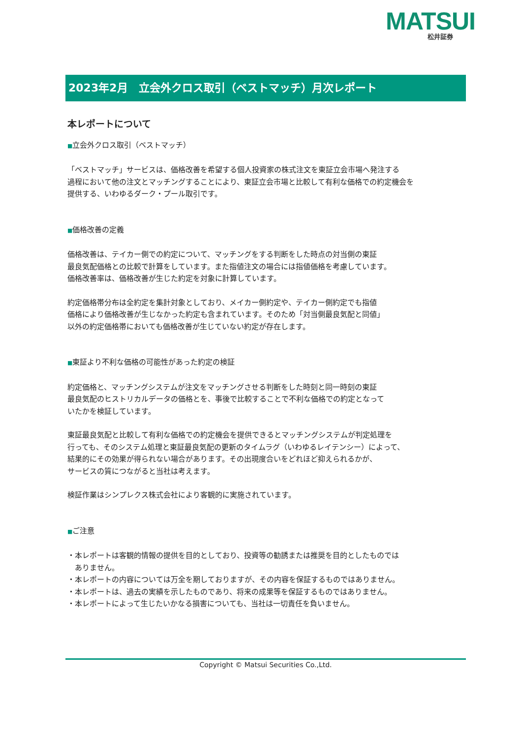MATSUI 松井証券
2023年2月　立会外クロス取引（ベストマッチ）月次レポート
本レポートについて
■立会外クロス取引（ベストマッチ）
「ベストマッチ」サービスは、価格改善を希望する個人投資家の株式注文を東証立会市場へ発注する
過程において他の注文とマッチングすることにより、東証立会市場と比較して有利な価格での約定機会を
提供する、いわゆるダーク・プール取引です。
■価格改善の定義
価格改善は、テイカー側での約定について、マッチングをする判断をした時点の対当側の東証
最良気配価格との比較で計算をしています。また指値注文の場合には指値価格を考慮しています。
価格改善率は、価格改善が生じた約定を対象に計算しています。
約定価格帯分布は全約定を集計対象としており、メイカー側約定や、テイカー側約定でも指値
価格により価格改善が生じなかった約定も含まれています。そのため「対当側最良気配と同値」
以外の約定価格帯においても価格改善が生じていない約定が存在します。
■東証より不利な価格の可能性があった約定の検証
約定価格と、マッチングシステムが注文をマッチングさせる判断をした時刻と同一時刻の東証
最良気配のヒストリカルデータの価格とを、事後で比較することで不利な価格での約定となって
いたかを検証しています。
東証最良気配と比較して有利な価格での約定機会を提供できるとマッチングシステムが判定処理を
行っても、そのシステム処理と東証最良気配の更新のタイムラグ（いわゆるレイテンシー）によって、
結果的にその効果が得られない場合があります。その出現度合いをどれほど抑えられるかが、
サービスの質につながると当社は考えます。
検証作業はシンプレクス株式会社により客観的に実施されています。
■ご注意
・本レポートは客観的情報の提供を目的としており、投資等の勧誘または推奨を目的としたものでは
　ありません。
・本レポートの内容については万全を期しておりますが、その内容を保証するものではありません。
・本レポートは、過去の実績を示したものであり、将来の成果等を保証するものではありません。
・本レポートによって生じたいかなる損害についても、当社は一切責任を負いません。
Copyright © Matsui Securities Co.,Ltd.